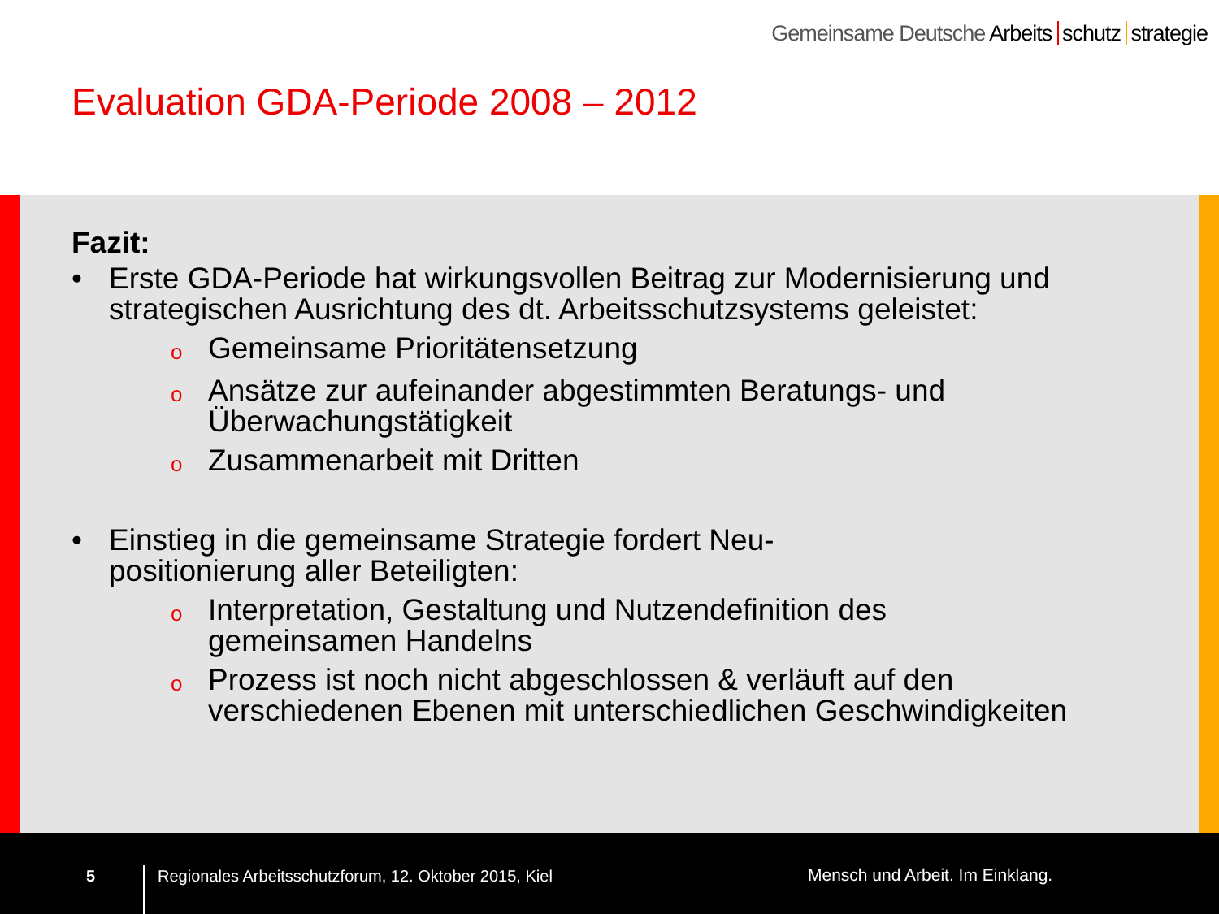Gemeinsame Deutsche Arbeits schutz strategie
Evaluation GDA-Periode 2008 – 2012
Fazit:
• Erste GDA-Periode hat wirkungsvollen Beitrag zur Modernisierung und
strategischen Ausrichtung des dt. Arbeitsschutzsystems geleistet:
o Gemeinsame Prioritätensetzung
o Ansätze zur aufeinander abgestimmten Beratungs- und
Überwachungstätigkeit
o Zusammenarbeit mit Dritten
• Einstieg in die gemeinsame Strategie fordert Neu-
positionierung aller Beteiligten:
o Interpretation, Gestaltung und Nutzendefinition des
gemeinsamen Handelns
o Prozess ist noch nicht abgeschlossen & verläuft auf den
verschiedenen Ebenen mit unterschiedlichen Geschwindigkeiten
5
Regionales Arbeitsschutzforum, 12. Oktober 2015, Kiel Mensch und Arbeit. Im Einklang.